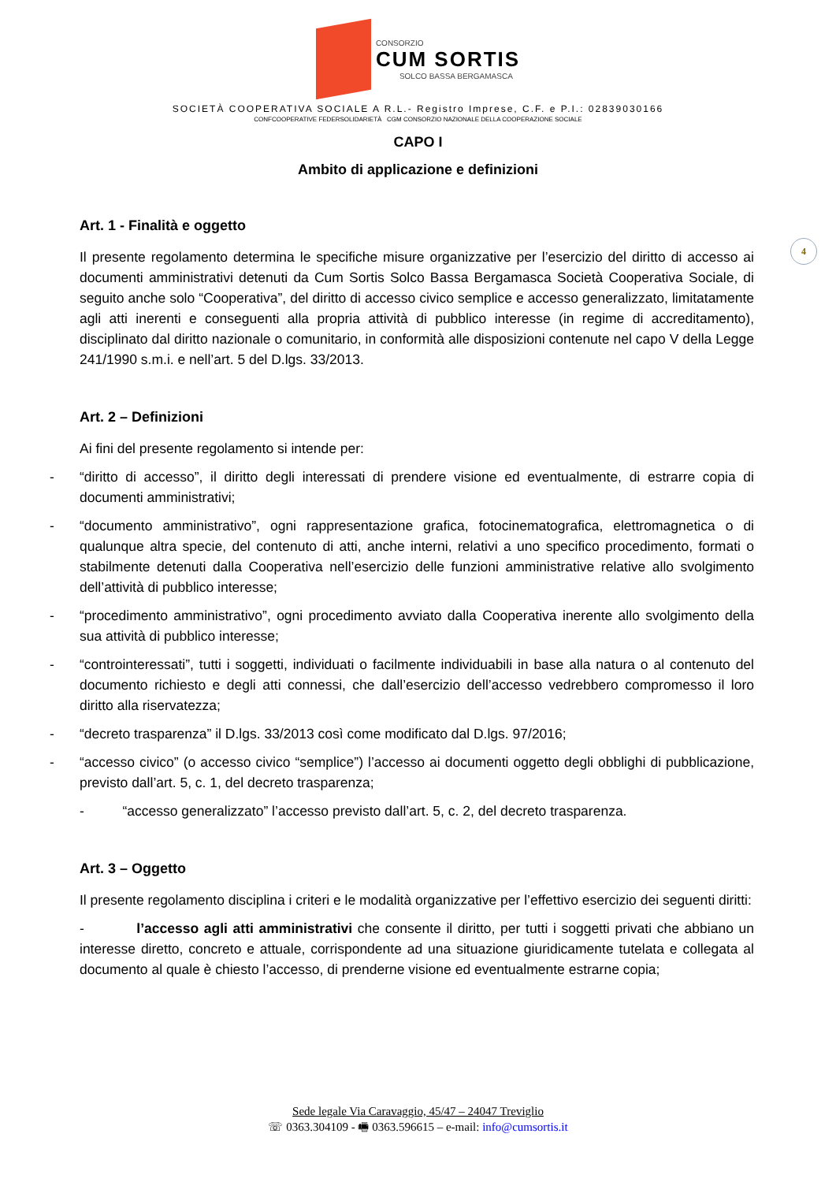CONSORZIO
CUM SORTIS
SOLCO BASSA BERGAMASCA
SOCIETÀ COOPERATIVA SOCIALE A R.L.- Registro Imprese, C.F. e P.I.: 02839030166
CONFCOOPERATIVE FEDERSOLIDARIETÀ CGM CONSORZIO NAZIONALE DELLA COOPERAZIONE SOCIALE
CAPO I
Ambito di applicazione e definizioni
4
Art. 1 - Finalità e oggetto
Il presente regolamento determina le specifiche misure organizzative per l’esercizio del diritto di accesso ai documenti amministrativi detenuti da Cum Sortis Solco Bassa Bergamasca Società Cooperativa Sociale, di seguito anche solo “Cooperativa”, del diritto di accesso civico semplice e accesso generalizzato, limitatamente agli atti inerenti e conseguenti alla propria attività di pubblico interesse (in regime di accreditamento), disciplinato dal diritto nazionale o comunitario, in conformità alle disposizioni contenute nel capo V della Legge 241/1990 s.m.i. e nell’art. 5 del D.lgs. 33/2013.
Art. 2 – Definizioni
Ai fini del presente regolamento si intende per:
- “diritto di accesso”, il diritto degli interessati di prendere visione ed eventualmente, di estrarre copia di documenti amministrativi;
- “documento amministrativo”, ogni rappresentazione grafica, fotocinematografica, elettromagnetica o di qualunque altra specie, del contenuto di atti, anche interni, relativi a uno specifico procedimento, formati o stabilmente detenuti dalla Cooperativa nell’esercizio delle funzioni amministrative relative allo svolgimento dell’attività di pubblico interesse;
- “procedimento amministrativo”, ogni procedimento avviato dalla Cooperativa inerente allo svolgimento della sua attività di pubblico interesse;
- “controinteressati”, tutti i soggetti, individuati o facilmente individuabili in base alla natura o al contenuto del documento richiesto e degli atti connessi, che dall’esercizio dell’accesso vedrebbero compromesso il loro diritto alla riservatezza;
- “decreto trasparenza” il D.lgs. 33/2013 così come modificato dal D.lgs. 97/2016;
- “accesso civico” (o accesso civico “semplice”) l’accesso ai documenti oggetto degli obblighi di pubblicazione, previsto dall’art. 5, c. 1, del decreto trasparenza;
- “accesso generalizzato” l’accesso previsto dall’art. 5, c. 2, del decreto trasparenza.
Art. 3 – Oggetto
Il presente regolamento disciplina i criteri e le modalità organizzative per l’effettivo esercizio dei seguenti diritti:
- l’accesso agli atti amministrativi che consente il diritto, per tutti i soggetti privati che abbiano un interesse diretto, concreto e attuale, corrispondente ad una situazione giuridicamente tutelata e collegata al documento al quale è chiesto l’accesso, di prenderne visione ed eventualmente estrarne copia;
Sede legale Via Caravaggio, 45/47 – 24047 Treviglio
☏ 0363.304109 - 🖷 0363.596615 – e-mail: info@cumsortis.it